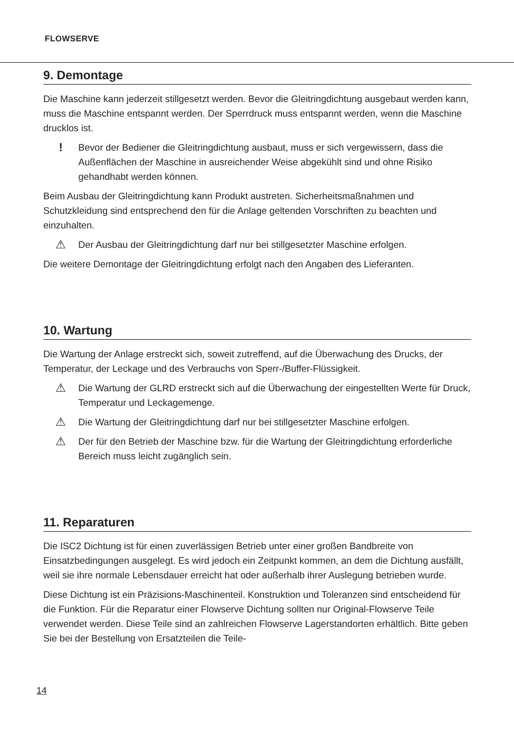FLOWSERVE
9. Demontage
Die Maschine kann jederzeit stillgesetzt werden. Bevor die Gleitringdichtung ausgebaut werden kann, muss die Maschine entspannt werden. Der Sperrdruck muss entspannt werden, wenn die Maschine drucklos ist.
!
Bevor der Bediener die Gleitringdichtung ausbaut, muss er sich vergewissern, dass die Außenflächen der Maschine in ausreichender Weise abgekühlt sind und ohne Risiko gehandhabt werden können.
Beim Ausbau der Gleitringdichtung kann Produkt austreten. Sicherheitsmaßnahmen und Schutzkleidung sind entsprechend den für die Anlage geltenden Vorschriften zu beachten und einzuhalten.
⚠
Der Ausbau der Gleitringdichtung darf nur bei stillgesetzter Maschine erfolgen.
Die weitere Demontage der Gleitringdichtung erfolgt nach den Angaben des Lieferanten.
10. Wartung
Die Wartung der Anlage erstreckt sich, soweit zutreffend, auf die Überwachung des Drucks, der Temperatur, der Leckage und des Verbrauchs von Sperr-/Buffer-Flüssigkeit.
⚠
Die Wartung der GLRD erstreckt sich auf die Überwachung der eingestellten Werte für Druck, Temperatur und Leckagemenge.
⚠
Die Wartung der Gleitringdichtung darf nur bei stillgesetzter Maschine erfolgen.
⚠
Der für den Betrieb der Maschine bzw. für die Wartung der Gleitringdichtung erforderliche Bereich muss leicht zugänglich sein.
11. Reparaturen
Die ISC2 Dichtung ist für einen zuverlässigen Betrieb unter einer großen Bandbreite von Einsatzbedingungen ausgelegt. Es wird jedoch ein Zeitpunkt kommen, an dem die Dichtung ausfällt, weil sie ihre normale Lebensdauer erreicht hat oder außerhalb ihrer Auslegung betrieben wurde.
Diese Dichtung ist ein Präzisions-Maschinenteil. Konstruktion und Toleranzen sind entscheidend für die Funktion. Für die Reparatur einer Flowserve Dichtung sollten nur Original-Flowserve Teile verwendet werden. Diese Teile sind an zahlreichen Flowserve Lagerstandorten erhältlich. Bitte geben Sie bei der Bestellung von Ersatzteilen die Teile-
14